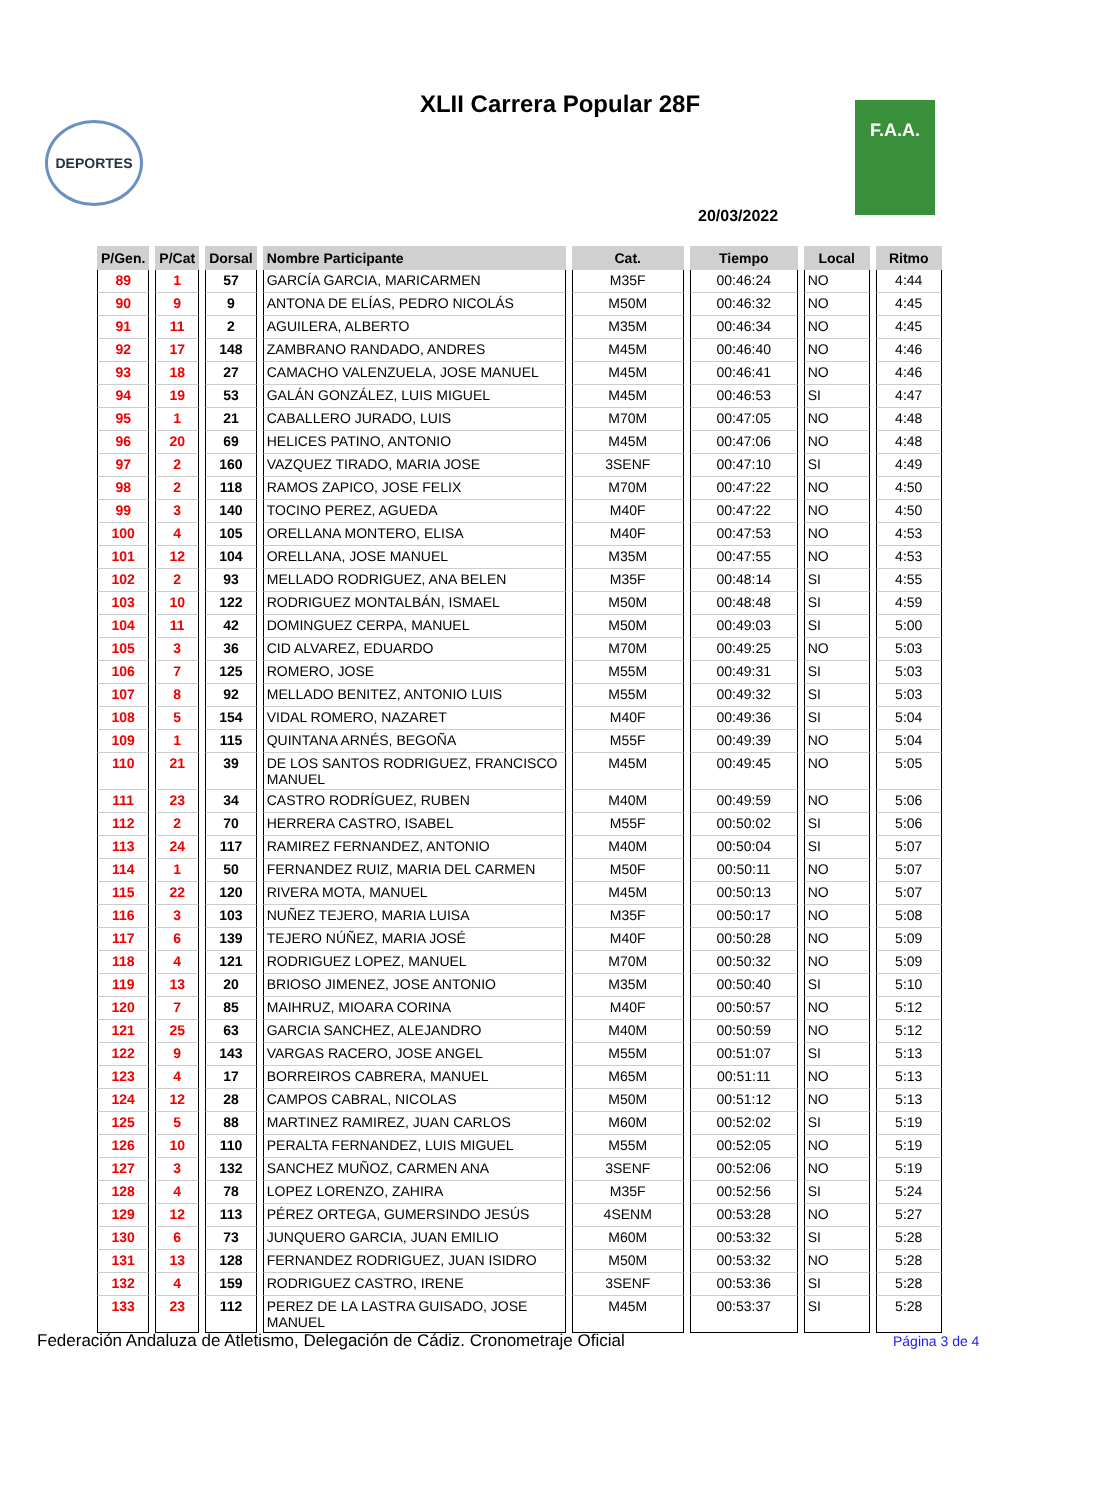XLII Carrera Popular 28F
DEPORTES
F.A.A.
20/03/2022
| P/Gen. | P/Cat | Dorsal | Nombre Participante | Cat. | Tiempo | Local | Ritmo |
| --- | --- | --- | --- | --- | --- | --- | --- |
| 89 | 1 | 57 | GARCÍA GARCIA, MARICARMEN | M35F | 00:46:24 | NO | 4:44 |
| 90 | 9 | 9 | ANTONA DE ELÍAS, PEDRO NICOLÁS | M50M | 00:46:32 | NO | 4:45 |
| 91 | 11 | 2 | AGUILERA, ALBERTO | M35M | 00:46:34 | NO | 4:45 |
| 92 | 17 | 148 | ZAMBRANO RANDADO, ANDRES | M45M | 00:46:40 | NO | 4:46 |
| 93 | 18 | 27 | CAMACHO VALENZUELA, JOSE MANUEL | M45M | 00:46:41 | NO | 4:46 |
| 94 | 19 | 53 | GALÁN GONZÁLEZ, LUIS MIGUEL | M45M | 00:46:53 | SI | 4:47 |
| 95 | 1 | 21 | CABALLERO JURADO, LUIS | M70M | 00:47:05 | NO | 4:48 |
| 96 | 20 | 69 | HELICES PATINO, ANTONIO | M45M | 00:47:06 | NO | 4:48 |
| 97 | 2 | 160 | VAZQUEZ TIRADO, MARIA JOSE | 3SENF | 00:47:10 | SI | 4:49 |
| 98 | 2 | 118 | RAMOS ZAPICO, JOSE FELIX | M70M | 00:47:22 | NO | 4:50 |
| 99 | 3 | 140 | TOCINO PEREZ, AGUEDA | M40F | 00:47:22 | NO | 4:50 |
| 100 | 4 | 105 | ORELLANA MONTERO, ELISA | M40F | 00:47:53 | NO | 4:53 |
| 101 | 12 | 104 | ORELLANA, JOSE MANUEL | M35M | 00:47:55 | NO | 4:53 |
| 102 | 2 | 93 | MELLADO RODRIGUEZ, ANA BELEN | M35F | 00:48:14 | SI | 4:55 |
| 103 | 10 | 122 | RODRIGUEZ MONTALBÁN, ISMAEL | M50M | 00:48:48 | SI | 4:59 |
| 104 | 11 | 42 | DOMINGUEZ CERPA, MANUEL | M50M | 00:49:03 | SI | 5:00 |
| 105 | 3 | 36 | CID ALVAREZ, EDUARDO | M70M | 00:49:25 | NO | 5:03 |
| 106 | 7 | 125 | ROMERO, JOSE | M55M | 00:49:31 | SI | 5:03 |
| 107 | 8 | 92 | MELLADO BENITEZ, ANTONIO LUIS | M55M | 00:49:32 | SI | 5:03 |
| 108 | 5 | 154 | VIDAL ROMERO, NAZARET | M40F | 00:49:36 | SI | 5:04 |
| 109 | 1 | 115 | QUINTANA ARNÉS, BEGOÑA | M55F | 00:49:39 | NO | 5:04 |
| 110 | 21 | 39 | DE LOS SANTOS RODRIGUEZ, FRANCISCO MANUEL | M45M | 00:49:45 | NO | 5:05 |
| 111 | 23 | 34 | CASTRO RODRÍGUEZ, RUBEN | M40M | 00:49:59 | NO | 5:06 |
| 112 | 2 | 70 | HERRERA CASTRO, ISABEL | M55F | 00:50:02 | SI | 5:06 |
| 113 | 24 | 117 | RAMIREZ FERNANDEZ, ANTONIO | M40M | 00:50:04 | SI | 5:07 |
| 114 | 1 | 50 | FERNANDEZ RUIZ, MARIA DEL CARMEN | M50F | 00:50:11 | NO | 5:07 |
| 115 | 22 | 120 | RIVERA MOTA, MANUEL | M45M | 00:50:13 | NO | 5:07 |
| 116 | 3 | 103 | NUÑEZ TEJERO, MARIA LUISA | M35F | 00:50:17 | NO | 5:08 |
| 117 | 6 | 139 | TEJERO NÚÑEZ, MARIA JOSÉ | M40F | 00:50:28 | NO | 5:09 |
| 118 | 4 | 121 | RODRIGUEZ LOPEZ, MANUEL | M70M | 00:50:32 | NO | 5:09 |
| 119 | 13 | 20 | BRIOSO JIMENEZ, JOSE ANTONIO | M35M | 00:50:40 | SI | 5:10 |
| 120 | 7 | 85 | MAIHRUZ, MIOARA CORINA | M40F | 00:50:57 | NO | 5:12 |
| 121 | 25 | 63 | GARCIA SANCHEZ, ALEJANDRO | M40M | 00:50:59 | NO | 5:12 |
| 122 | 9 | 143 | VARGAS RACERO, JOSE ANGEL | M55M | 00:51:07 | SI | 5:13 |
| 123 | 4 | 17 | BORREIROS CABRERA, MANUEL | M65M | 00:51:11 | NO | 5:13 |
| 124 | 12 | 28 | CAMPOS CABRAL, NICOLAS | M50M | 00:51:12 | NO | 5:13 |
| 125 | 5 | 88 | MARTINEZ RAMIREZ, JUAN CARLOS | M60M | 00:52:02 | SI | 5:19 |
| 126 | 10 | 110 | PERALTA FERNANDEZ, LUIS MIGUEL | M55M | 00:52:05 | NO | 5:19 |
| 127 | 3 | 132 | SANCHEZ MUÑOZ, CARMEN ANA | 3SENF | 00:52:06 | NO | 5:19 |
| 128 | 4 | 78 | LOPEZ LORENZO, ZAHIRA | M35F | 00:52:56 | SI | 5:24 |
| 129 | 12 | 113 | PÉREZ ORTEGA, GUMERSINDO JESÚS | 4SENM | 00:53:28 | NO | 5:27 |
| 130 | 6 | 73 | JUNQUERO GARCIA, JUAN EMILIO | M60M | 00:53:32 | SI | 5:28 |
| 131 | 13 | 128 | FERNANDEZ RODRIGUEZ, JUAN ISIDRO | M50M | 00:53:32 | NO | 5:28 |
| 132 | 4 | 159 | RODRIGUEZ CASTRO, IRENE | 3SENF | 00:53:36 | SI | 5:28 |
| 133 | 23 | 112 | PEREZ DE LA LASTRA GUISADO, JOSE MANUEL | M45M | 00:53:37 | SI | 5:28 |
Federación Andaluza de Atletismo, Delegación de Cádiz. Cronometraje Oficial
Página 3 de 4